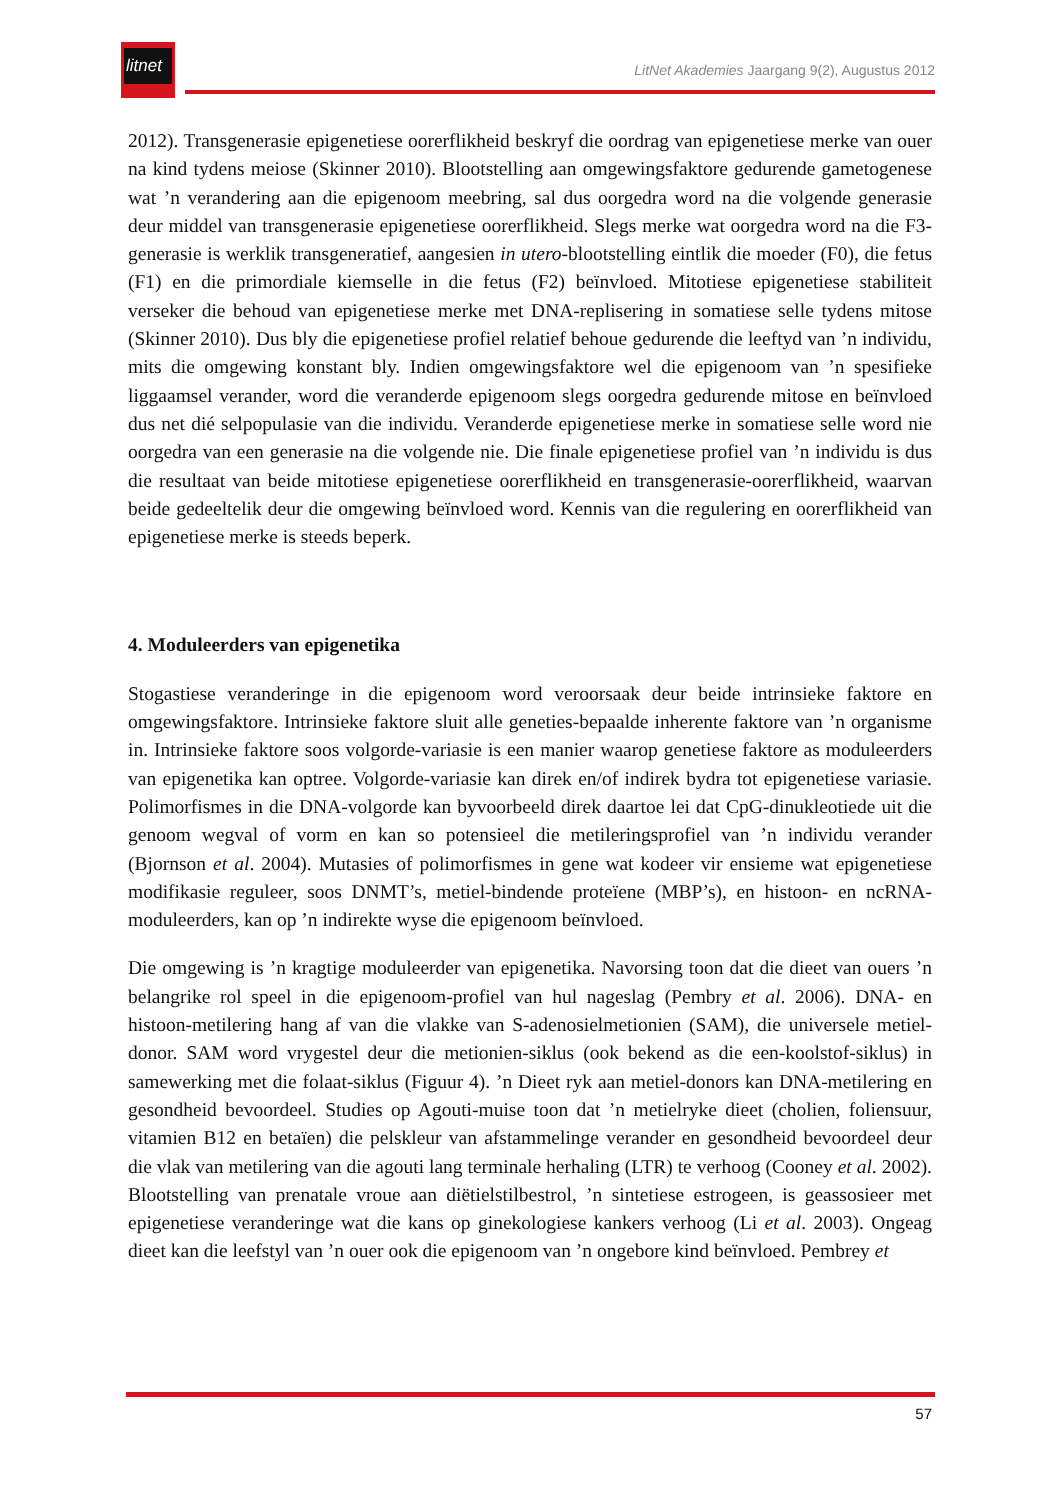litnet
LitNet Akademies Jaargang 9(2), Augustus 2012
2012). Transgenerasie epigenetiese oorerflikheid beskryf die oordrag van epigenetiese merke van ouer na kind tydens meiose (Skinner 2010). Blootstelling aan omgewingsfaktore gedurende gametogenese wat ’n verandering aan die epigenoom meebring, sal dus oorgedra word na die volgende generasie deur middel van transgenerasie epigenetiese oorerflikheid. Slegs merke wat oorgedra word na die F3-generasie is werklik transgeneratief, aangesien in utero-blootstelling eintlik die moeder (F0), die fetus (F1) en die primordiale kiemselle in die fetus (F2) beïnvloed. Mitotiese epigenetiese stabiliteit verseker die behoud van epigenetiese merke met DNA-replisering in somatiese selle tydens mitose (Skinner 2010). Dus bly die epigenetiese profiel relatief behoue gedurende die leeftyd van ’n individu, mits die omgewing konstant bly. Indien omgewingsfaktore wel die epigenoom van ’n spesifieke liggaamsel verander, word die veranderde epigenoom slegs oorgedra gedurende mitose en beïnvloed dus net dié selpopulasie van die individu. Veranderde epigenetiese merke in somatiese selle word nie oorgedra van een generasie na die volgende nie. Die finale epigenetiese profiel van ’n individu is dus die resultaat van beide mitotiese epigenetiese oorerflikheid en transgenerasie-oorerflikheid, waarvan beide gedeeltelik deur die omgewing beïnvloed word. Kennis van die regulering en oorerflikheid van epigenetiese merke is steeds beperk.
4. Moduleerders van epigenetika
Stogastiese veranderinge in die epigenoom word veroorsaak deur beide intrinsieke faktore en omgewingsfaktore. Intrinsieke faktore sluit alle geneties-bepaalde inherente faktore van ’n organisme in. Intrinsieke faktore soos volgorde-variasie is een manier waarop genetiese faktore as moduleerders van epigenetika kan optree. Volgorde-variasie kan direk en/of indirek bydra tot epigenetiese variasie. Polimorfismes in die DNA-volgorde kan byvoorbeeld direk daartoe lei dat CpG-dinukleotiede uit die genoom wegval of vorm en kan so potensieel die metileringsprofiel van ’n individu verander (Bjornson et al. 2004). Mutasies of polimorfismes in gene wat kodeer vir ensieme wat epigenetiese modifikasie reguleer, soos DNMT’s, metiel-bindende proteïene (MBP’s), en histoon- en ncRNA-moduleerders, kan op ’n indirekte wyse die epigenoom beïnvloed.
Die omgewing is ’n kragtige moduleerder van epigenetika. Navorsing toon dat die dieet van ouers ’n belangrike rol speel in die epigenoom-profiel van hul nageslag (Pembry et al. 2006). DNA- en histoon-metilering hang af van die vlakke van S-adenosielmetionien (SAM), die universele metiel-donor. SAM word vrygestel deur die metionien-siklus (ook bekend as die een-koolstof-siklus) in samewerking met die folaat-siklus (Figuur 4). ’n Dieet ryk aan metiel-donors kan DNA-metilering en gesondheid bevoordeel. Studies op Agouti-muise toon dat ’n metielryke dieet (cholien, foliensuur, vitamien B12 en betaïen) die pelskleur van afstammelinge verander en gesondheid bevoordeel deur die vlak van metilering van die agouti lang terminale herhaling (LTR) te verhoog (Cooney et al. 2002). Blootstelling van prenatale vroue aan diëtielstilbestrol, ’n sintetiese estrogeen, is geassosieer met epigenetiese veranderinge wat die kans op ginekologiese kankers verhoog (Li et al. 2003). Ongeag dieet kan die leefstyl van ’n ouer ook die epigenoom van ’n ongebore kind beïnvloed. Pembrey et
57